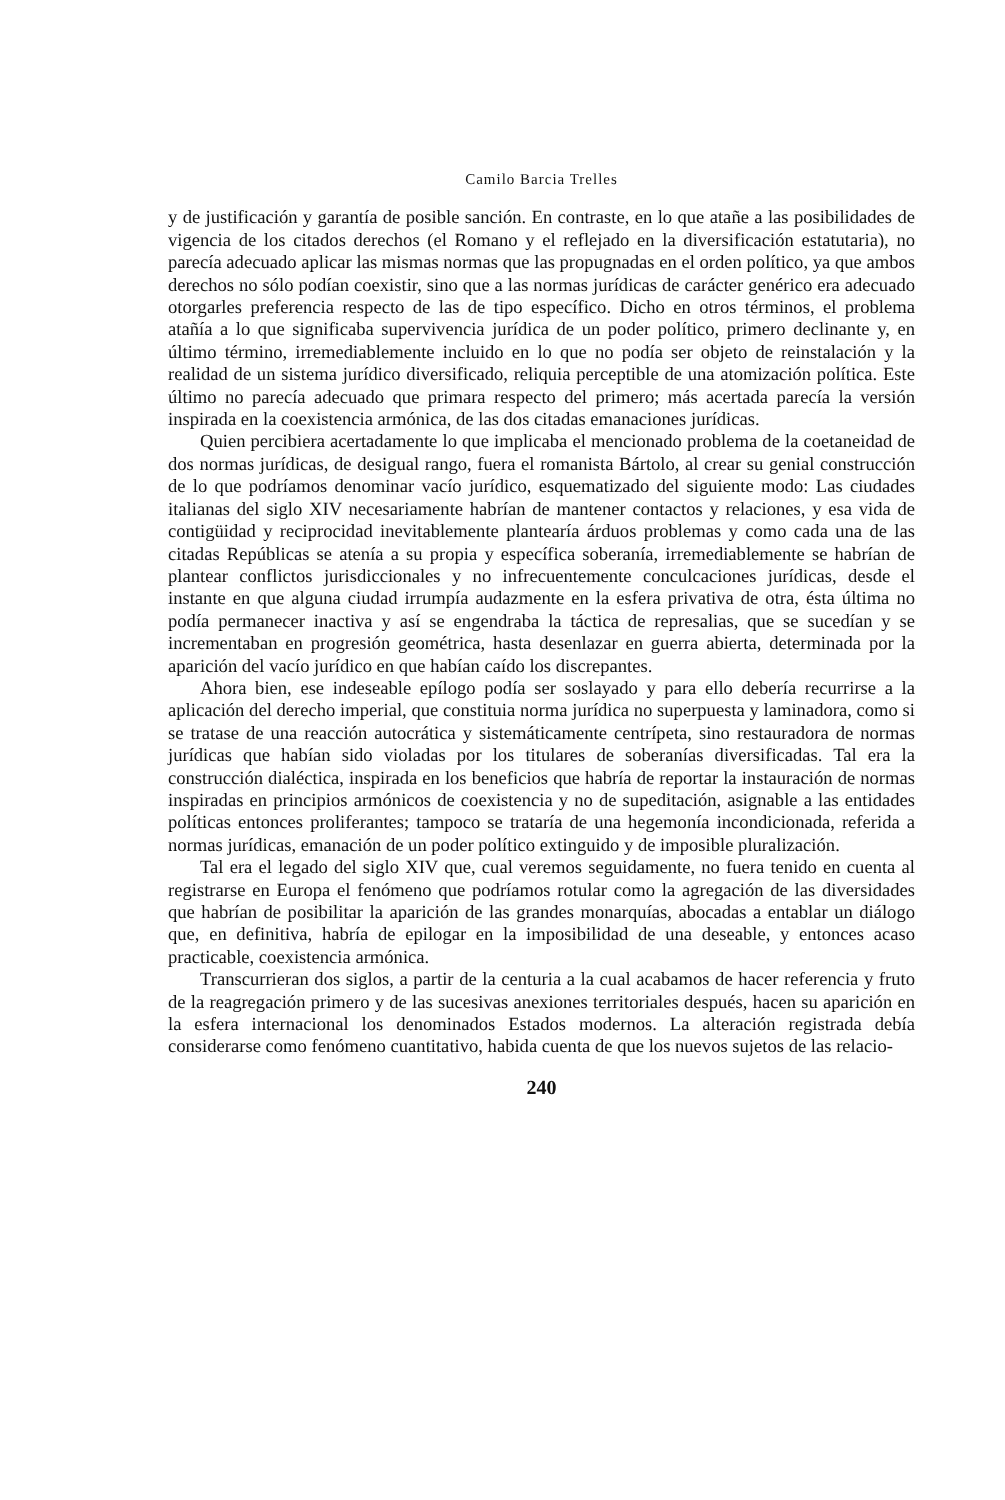Camilo Barcia Trelles
y de justificación y garantía de posible sanción. En contraste, en lo que atañe a las posibilidades de vigencia de los citados derechos (el Romano y el reflejado en la diversificación estatutaria), no parecía adecuado aplicar las mismas normas que las propugnadas en el orden político, ya que ambos derechos no sólo podían coexistir, sino que a las normas jurídicas de carácter genérico era adecuado otorgarles preferencia respecto de las de tipo específico. Dicho en otros términos, el problema atañía a lo que significaba supervivencia jurídica de un poder político, primero declinante y, en último término, irremediablemente incluido en lo que no podía ser objeto de reinstalación y la realidad de un sistema jurídico diversificado, reliquia perceptible de una atomización política. Este último no parecía adecuado que primara respecto del primero; más acertada parecía la versión inspirada en la coexistencia armónica, de las dos citadas emanaciones jurídicas.
Quien percibiera acertadamente lo que implicaba el mencionado problema de la coetaneidad de dos normas jurídicas, de desigual rango, fuera el romanista Bártolo, al crear su genial construcción de lo que podríamos denominar vacío jurídico, esquematizado del siguiente modo: Las ciudades italianas del siglo XIV necesariamente habrían de mantener contactos y relaciones, y esa vida de contigüidad y reciprocidad inevitablemente plantearía árduos problemas y como cada una de las citadas Repúblicas se atenía a su propia y específica soberanía, irremediablemente se habrían de plantear conflictos jurisdiccionales y no infrecuentemente conculcaciones jurídicas, desde el instante en que alguna ciudad irrumpía audazmente en la esfera privativa de otra, ésta última no podía permanecer inactiva y así se engendraba la táctica de represalias, que se sucedían y se incrementaban en progresión geométrica, hasta desenlazar en guerra abierta, determinada por la aparición del vacío jurídico en que habían caído los discrepantes.
Ahora bien, ese indeseable epílogo podía ser soslayado y para ello debería recurrirse a la aplicación del derecho imperial, que constituia norma jurídica no superpuesta y laminadora, como si se tratase de una reacción autocrática y sistemáticamente centrípeta, sino restauradora de normas jurídicas que habían sido violadas por los titulares de soberanías diversificadas. Tal era la construcción dialéctica, inspirada en los beneficios que habría de reportar la instauración de normas inspiradas en principios armónicos de coexistencia y no de supeditación, asignable a las entidades políticas entonces proliferantes; tampoco se trataría de una hegemonía incondicionada, referida a normas jurídicas, emanación de un poder político extinguido y de imposible pluralización.
Tal era el legado del siglo XIV que, cual veremos seguidamente, no fuera tenido en cuenta al registrarse en Europa el fenómeno que podríamos rotular como la agregación de las diversidades que habrían de posibilitar la aparición de las grandes monarquías, abocadas a entablar un diálogo que, en definitiva, habría de epilogar en la imposibilidad de una deseable, y entonces acaso practicable, coexistencia armónica.
Transcurrieran dos siglos, a partir de la centuria a la cual acabamos de hacer referencia y fruto de la reagregación primero y de las sucesivas anexiones territoriales después, hacen su aparición en la esfera internacional los denominados Estados modernos. La alteración registrada debía considerarse como fenómeno cuantitativo, habida cuenta de que los nuevos sujetos de las relacio-
240